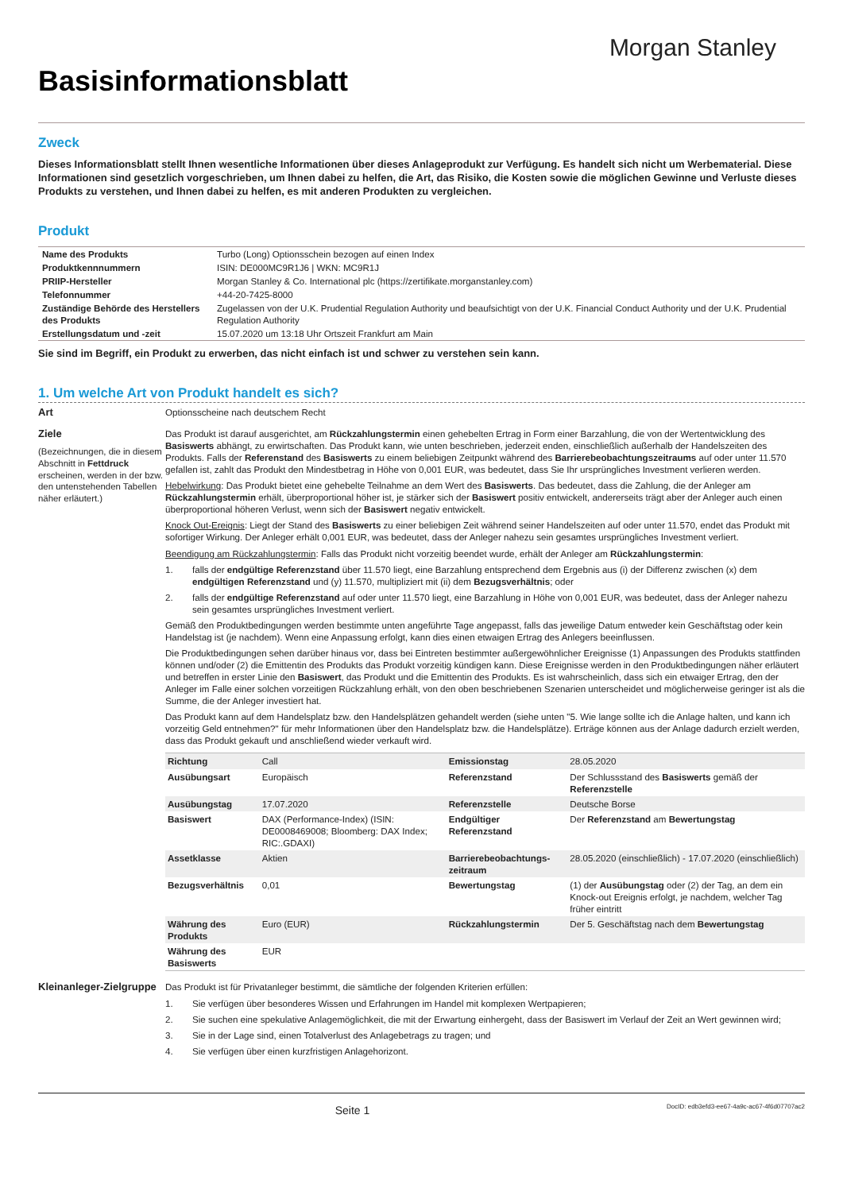Morgan Stanley
Basisinformationsblatt
Zweck
Dieses Informationsblatt stellt Ihnen wesentliche Informationen über dieses Anlageprodukt zur Verfügung. Es handelt sich nicht um Werbematerial. Diese Informationen sind gesetzlich vorgeschrieben, um Ihnen dabei zu helfen, die Art, das Risiko, die Kosten sowie die möglichen Gewinne und Verluste dieses Produkts zu verstehen, und Ihnen dabei zu helfen, es mit anderen Produkten zu vergleichen.
Produkt
| Name des Produkts | Turbo (Long) Optionsschein bezogen auf einen Index |
| Produktkennnummern | ISIN: DE000MC9R1J6 / WKN: MC9R1J |
| PRIIP-Hersteller | Morgan Stanley & Co. International plc (https://zertifikate.morganstanley.com) |
| Telefonnummer | +44-20-7425-8000 |
| Zuständige Behörde des Herstellers des Produkts | Zugelassen von der U.K. Prudential Regulation Authority und beaufsichtigt von der U.K. Financial Conduct Authority und der U.K. Prudential Regulation Authority |
| Erstellungsdatum und -zeit | 15.07.2020 um 13:18 Uhr Ortszeit Frankfurt am Main |
Sie sind im Begriff, ein Produkt zu erwerben, das nicht einfach ist und schwer zu verstehen sein kann.
1. Um welche Art von Produkt handelt es sich?
Art Optionsscheine nach deutschem Recht
Ziele
(Bezeichnungen, die in diesem Abschnitt in Fettdruck erscheinen, werden in der bzw. den untenstehenden Tabellen näher erläutert.)
Das Produkt ist darauf ausgerichtet, am Rückzahlungstermin einen gehebelten Ertrag in Form einer Barzahlung, die von der Wertentwicklung des Basiswerts abhängt, zu erwirtschaften. Das Produkt kann, wie unten beschrieben, jederzeit enden, einschließlich außerhalb der Handelszeiten des Produkts. Falls der Referenstand des Basiswerts zu einem beliebigen Zeitpunkt während des Barrierebeobachtungszeitraums auf oder unter 11.570 gefallen ist, zahlt das Produkt den Mindestbetrag in Höhe von 0,001 EUR, was bedeutet, dass Sie Ihr ursprüngliches Investment verlieren werden.
Hebelwirkung: Das Produkt bietet eine gehebelte Teilnahme an dem Wert des Basiswerts. Das bedeutet, dass die Zahlung, die der Anleger am Rückzahlungstermin erhält, überproportional höher ist, je stärker sich der Basiswert positiv entwickelt, andererseits trägt aber der Anleger auch einen überproportional höheren Verlust, wenn sich der Basiswert negativ entwickelt.
Knock Out-Ereignis: Liegt der Stand des Basiswerts zu einer beliebigen Zeit während seiner Handelszeiten auf oder unter 11.570, endet das Produkt mit sofortiger Wirkung. Der Anleger erhält 0,001 EUR, was bedeutet, dass der Anleger nahezu sein gesamtes ursprüngliches Investment verliert.
Beendigung am Rückzahlungstermin: Falls das Produkt nicht vorzeitig beendet wurde, erhält der Anleger am Rückzahlungstermin:
1. falls der endgültige Referenzstand über 11.570 liegt, eine Barzahlung entsprechend dem Ergebnis aus (i) der Differenz zwischen (x) dem endgültigen Referenzstand und (y) 11.570, multipliziert mit (ii) dem Bezugsverhältnis; oder
2. falls der endgültige Referenzstand auf oder unter 11.570 liegt, eine Barzahlung in Höhe von 0,001 EUR, was bedeutet, dass der Anleger nahezu sein gesamtes ursprüngliches Investment verliert.
Gemäß den Produktbedingungen werden bestimmte unten angeführte Tage angepasst, falls das jeweilige Datum entweder kein Geschäftstag oder kein Handelstag ist (je nachdem). Wenn eine Anpassung erfolgt, kann dies einen etwaigen Ertrag des Anlegers beeinflussen.
Die Produktbedingungen sehen darüber hinaus vor, dass bei Eintreten bestimmter außergewöhnlicher Ereignisse (1) Anpassungen des Produkts stattfinden können und/oder (2) die Emittentin des Produkts das Produkt vorzeitig kündigen kann. Diese Ereignisse werden in den Produktbedingungen näher erläutert und betreffen in erster Linie den Basiswert, das Produkt und die Emittentin des Produkts. Es ist wahrscheinlich, dass sich ein etwaiger Ertrag, den der Anleger im Falle einer solchen vorzeitigen Rückzahlung erhält, von den oben beschriebenen Szenarien unterscheidet und möglicherweise geringer ist als die Summe, die der Anleger investiert hat.
Das Produkt kann auf dem Handelsplatz bzw. den Handelsplätzen gehandelt werden (siehe unten "5. Wie lange sollte ich die Anlage halten, und kann ich vorzeitig Geld entnehmen?" für mehr Informationen über den Handelsplatz bzw. die Handelsplätze). Erträge können aus der Anlage dadurch erzielt werden, dass das Produkt gekauft und anschließend wieder verkauft wird.
| Richtung | Call | Emissionstag | 28.05.2020 |
| Ausübungsart | Europäisch | Referenzstand | Der Schlussstand des Basiswerts gemäß der Referenzstelle |
| Ausübungstag | 17.07.2020 | Referenzstelle | Deutsche Borse |
| Basiswert | DAX (Performance-Index) (ISIN: DE0008469008; Bloomberg: DAX Index; RIC:.GDAXI) | Endgültiger Referenzstand | Der Referenzstand am Bewertungstag |
| Assetklasse | Aktien | Barrierebeobachtungs-zeitraum | 28.05.2020 (einschließlich) - 17.07.2020 (einschließlich) |
| Bezugsverhältnis | 0,01 | Bewertungstag | (1) der Ausübungstag oder (2) der Tag, an dem ein Knock-out Ereignis erfolgt, je nachdem, welcher Tag früher eintritt |
| Währung des Produkts | Euro (EUR) | Rückzahlungstermin | Der 5. Geschäftstag nach dem Bewertungstag |
| Währung des Basiswerts | EUR | | |
Kleinanleger-Zielgruppe Das Produkt ist für Privatanleger bestimmt, die sämtliche der folgenden Kriterien erfüllen:
1. Sie verfügen über besonderes Wissen und Erfahrungen im Handel mit komplexen Wertpapieren;
2. Sie suchen eine spekulative Anlagemöglichkeit, die mit der Erwartung einhergeht, dass der Basiswert im Verlauf der Zeit an Wert gewinnen wird;
3. Sie in der Lage sind, einen Totalverlust des Anlagebetrags zu tragen; und
4. Sie verfügen über einen kurzfristigen Anlagehorizont.
Seite 1 DocID: edb3efd3-ee67-4a9c-ac67-4f6d07707ac2